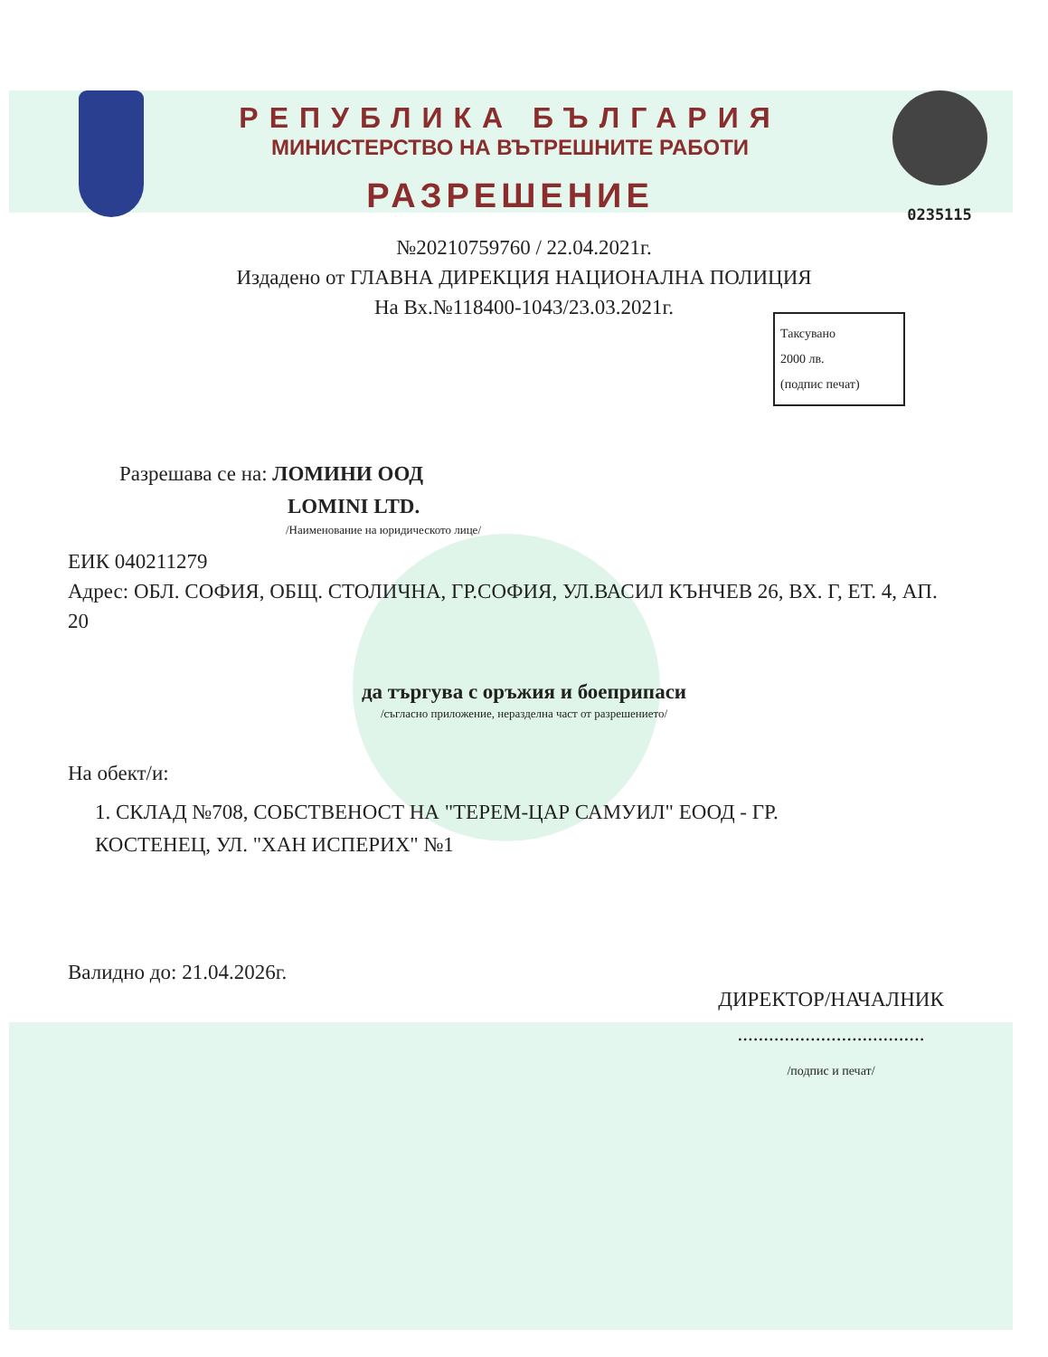РЕПУБЛИКА БЪЛГАРИЯ
МИНИСТЕРСТВО НА ВЪТРЕШНИТЕ РАБОТИ
РАЗРЕШЕНИЕ
0235115
№20210759760 / 22.04.2021г.
Издадено от ГЛАВНА ДИРЕКЦИЯ НАЦИОНАЛНА ПОЛИЦИЯ
На Вх.№118400-1043/23.03.2021г.
Таксувано
2000 лв.
(подпис печат)
Разрешава се на: ЛОМИНИ ООД
LOMINI LTD.
/Наименование на юридическото лице/
ЕИК 040211279
Адрес: ОБЛ. СОФИЯ, ОБЩ. СТОЛИЧНА, ГР.СОФИЯ, УЛ.ВАСИЛ КЪНЧЕВ 26, ВХ. Г, ЕТ. 4, АП. 20
да търгува с оръжия и боеприпаси
/съгласно приложение, неразделна част от разрешението/
На обект/и:
1. СКЛАД №708, СОБСТВЕНОСТ НА "ТЕРЕМ-ЦАР САМУИЛ" ЕООД - ГР. КОСТЕНЕЦ, УЛ. "ХАН ИСПЕРИХ" №1
Валидно до: 21.04.2026г.
ДИРЕКТОР/НАЧАЛНИК
....................................
/подпис и печат/